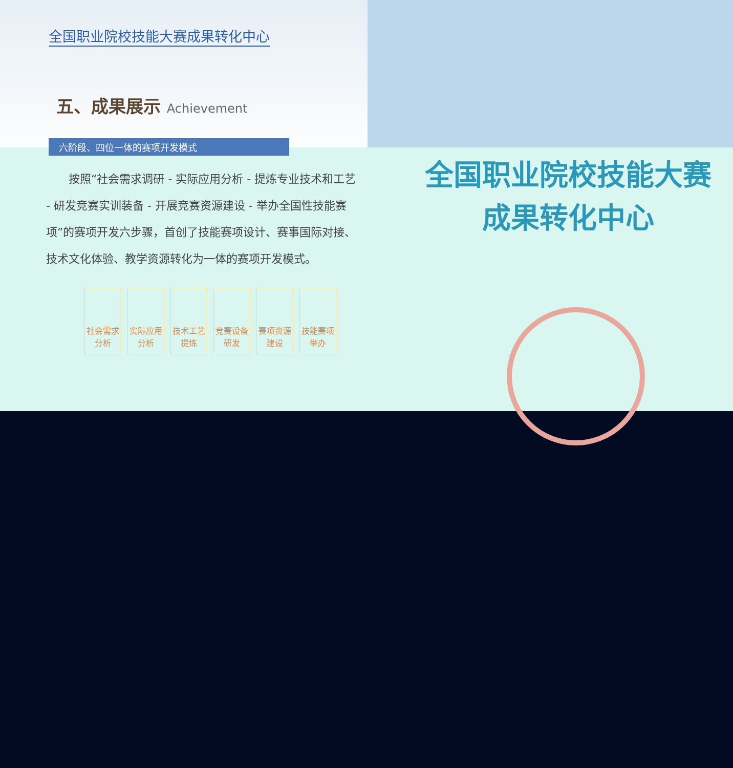全国职业院校技能大赛成果转化中心
五、成果展示 Achievement
六阶段、四位一体的赛项开发模式
按照“社会需求调研 - 实际应用分析 - 提炼专业技术和工艺 - 研发竞赛实训装备 - 开展竞赛资源建设 - 举办全国性技能赛项”的赛项开发六步骤，首创了技能赛项设计、赛事国际对接、技术文化体验、教学资源转化为一体的赛项开发模式。
社会需求分析
实际应用分析
技术工艺提炼
竞赛设备研发
赛项资源建设
技能赛项举办
全国职业院校技能大赛
成果转化中心